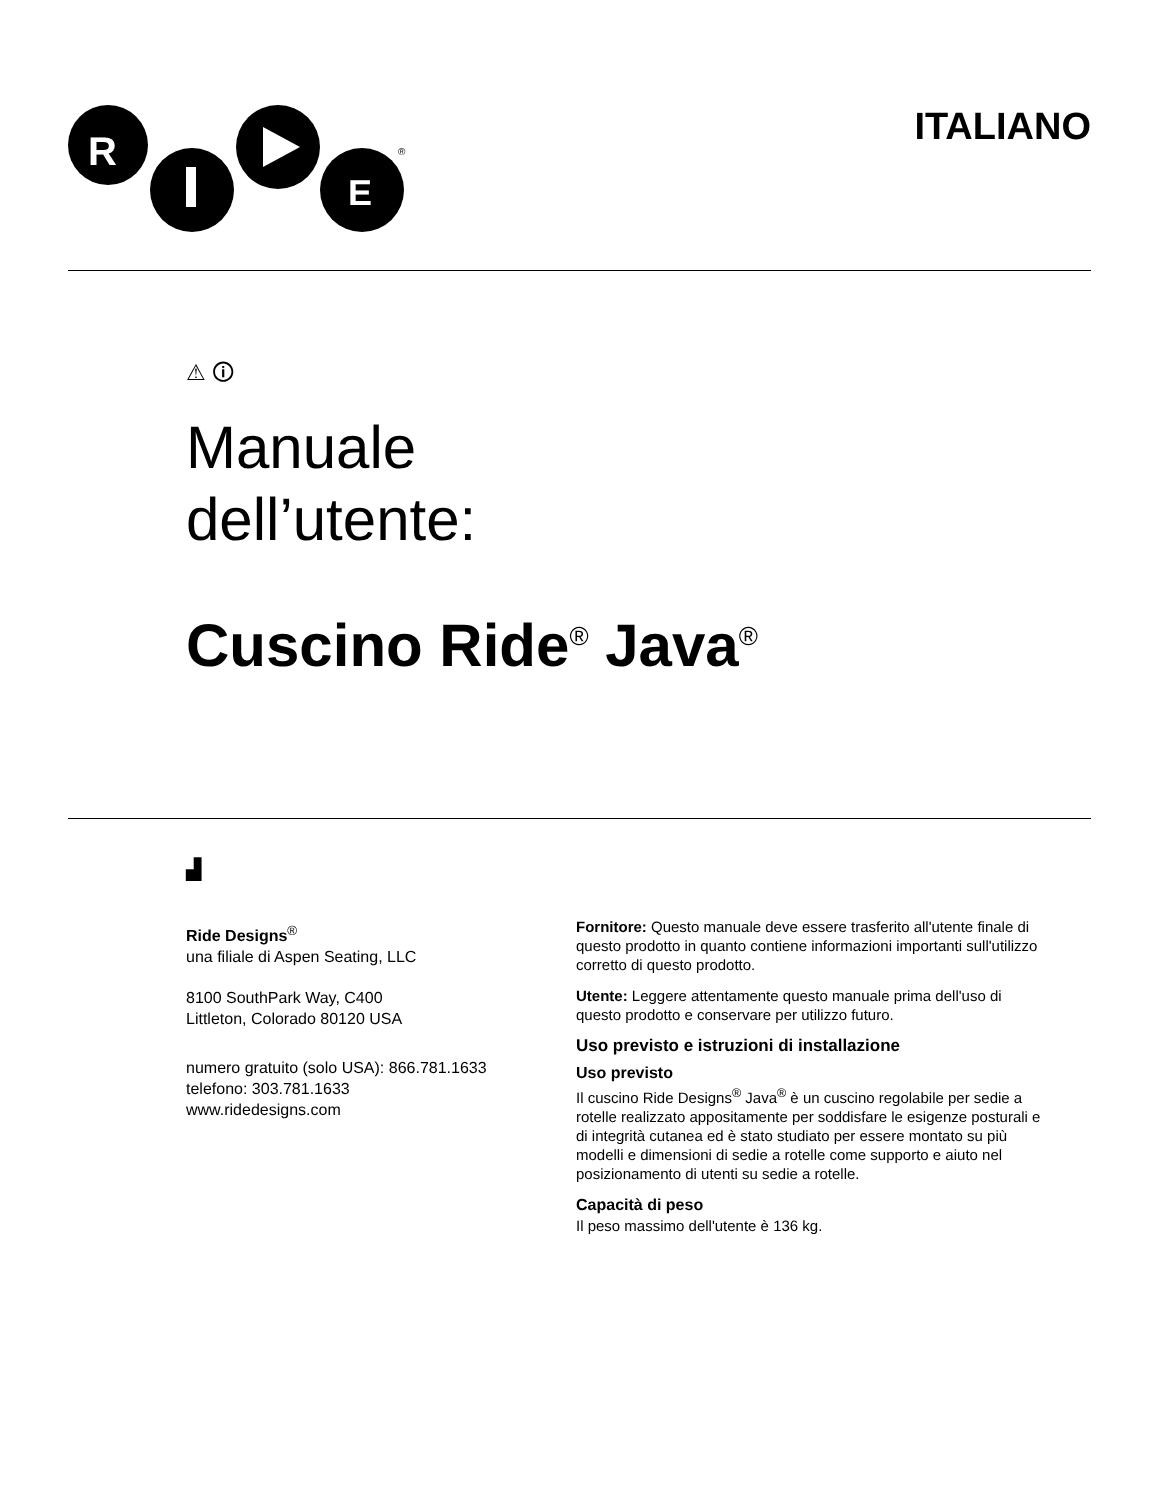R
E
®
ITALIANO
⚠ 🛈
Manuale
dell’utente:
Cuscino Ride<sup>®</sup> Java<sup>®</sup>
▟
Ride Designs<sup>®</sup>
una filiale di Aspen Seating, LLC
8100 SouthPark Way, C400
Littleton, Colorado 80120 USA
numero gratuito (solo USA): 866.781.1633
telefono: 303.781.1633
www.ridedesigns.com
Fornitore: Questo manuale deve essere trasferito all'utente finale di questo prodotto in quanto contiene informazioni importanti sull'utilizzo corretto di questo prodotto.
Utente: Leggere attentamente questo manuale prima dell'uso di questo prodotto e conservare per utilizzo futuro.
Uso previsto e istruzioni di installazione
Uso previsto
Il cuscino Ride Designs<sup>®</sup> Java<sup>®</sup> è un cuscino regolabile per sedie a rotelle realizzato appositamente per soddisfare le esigenze posturali e di integrità cutanea ed è stato studiato per essere montato su più modelli e dimensioni di sedie a rotelle come supporto e aiuto nel posizionamento di utenti su sedie a rotelle.
Capacità di peso
Il peso massimo dell'utente è 136 kg.